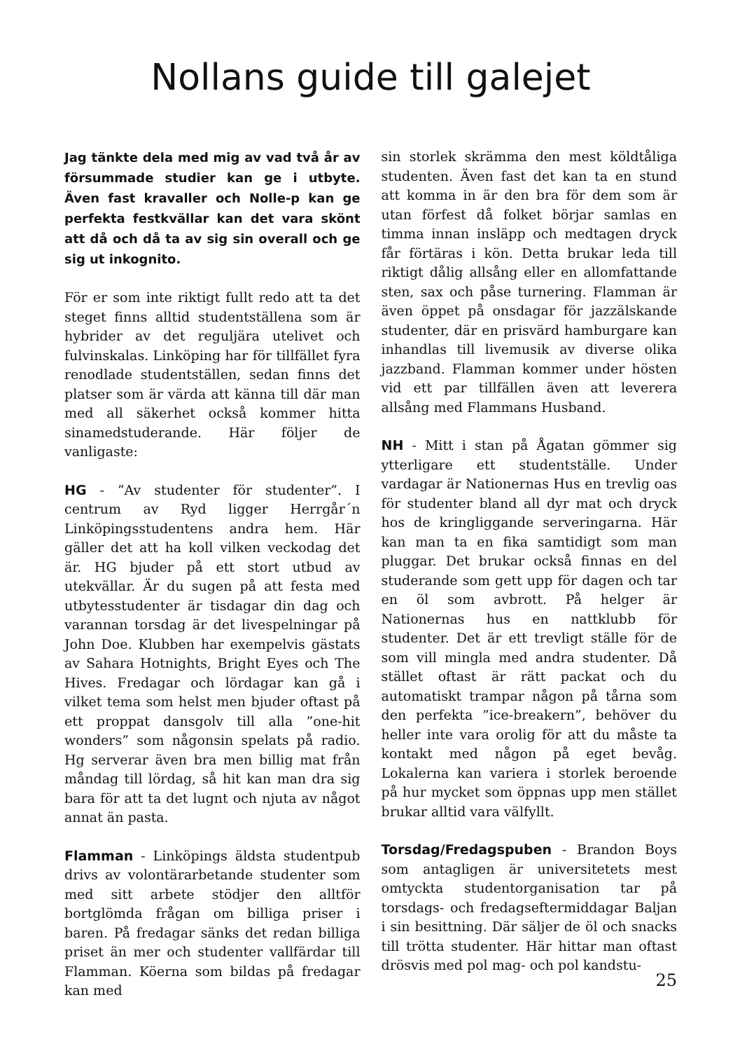Nollans guide till galejet
Jag tänkte dela med mig av vad två år av försummade studier kan ge i utbyte. Även fast kravaller och Nolle-p kan ge perfekta festkvällar kan det vara skönt att då och då ta av sig sin overall och ge sig ut inkognito.
För er som inte riktigt fullt redo att ta det steget finns alltid studentställena som är hybrider av det reguljära utelivet och fulvinskalas. Linköping har för tillfället fyra renodlade studentställen, sedan finns det platser som är värda att känna till där man med all säkerhet också kommer hitta sinamedstuderande. Här följer de vanligaste:
HG - ”Av studenter för studenter”. I centrum av Ryd ligger Herrgår´n Linköpingsstudentens andra hem. Här gäller det att ha koll vilken veckodag det är. HG bjuder på ett stort utbud av utekvällar. Är du sugen på att festa med utbytesstudenter är tisdagar din dag och varannan torsdag är det livespelningar på John Doe. Klubben har exempelvis gästats av Sahara Hotnights, Bright Eyes och The Hives. Fredagar och lördagar kan gå i vilket tema som helst men bjuder oftast på ett proppat dansgolv till alla ”one-hit wonders” som någonsin spelats på radio. Hg serverar även bra men billig mat från måndag till lördag, så hit kan man dra sig bara för att ta det lugnt och njuta av något annat än pasta.
Flamman - Linköpings äldsta studentpub drivs av volontärarbetande studenter som med sitt arbete stödjer den alltför bortglömda frågan om billiga priser i baren. På fredagar sänks det redan billiga priset än mer och studenter vallfärdar till Flamman. Köerna som bildas på fredagar kan med
sin storlek skrämma den mest köldtåliga studenten. Även fast det kan ta en stund att komma in är den bra för dem som är utan förfest då folket börjar samlas en timma innan insläpp och medtagen dryck får förtäras i kön. Detta brukar leda till riktigt dålig allsång eller en allomfattande sten, sax och påse turnering. Flamman är även öppet på onsdagar för jazzälskande studenter, där en prisvärd hamburgare kan inhandlas till livemusik av diverse olika jazzband. Flamman kommer under hösten vid ett par tillfällen även att leverera allsång med Flammans Husband.
NH - Mitt i stan på Ågatan gömmer sig ytterligare ett studentställe. Under vardagar är Nationernas Hus en trevlig oas för studenter bland all dyr mat och dryck hos de kringliggande serveringarna. Här kan man ta en fika samtidigt som man pluggar. Det brukar också finnas en del studerande som gett upp för dagen och tar en öl som avbrott. På helger är Nationernas hus en nattklubb för studenter. Det är ett trevligt ställe för de som vill mingla med andra studenter. Då stället oftast är rätt packat och du automatiskt trampar någon på tårna som den perfekta ”ice-breakern”, behöver du heller inte vara orolig för att du måste ta kontakt med någon på eget bevåg. Lokalerna kan variera i storlek beroende på hur mycket som öppnas upp men stället brukar alltid vara välfyllt.
Torsdag/Fredagspuben - Brandon Boys som antagligen är universitetets mest omtyckta studentorganisation tar på torsdags- och fredagseftermiddagar Baljan i sin besittning. Där säljer de öl och snacks till trötta studenter. Här hittar man oftast drösvis med pol mag- och pol kandstu-
25